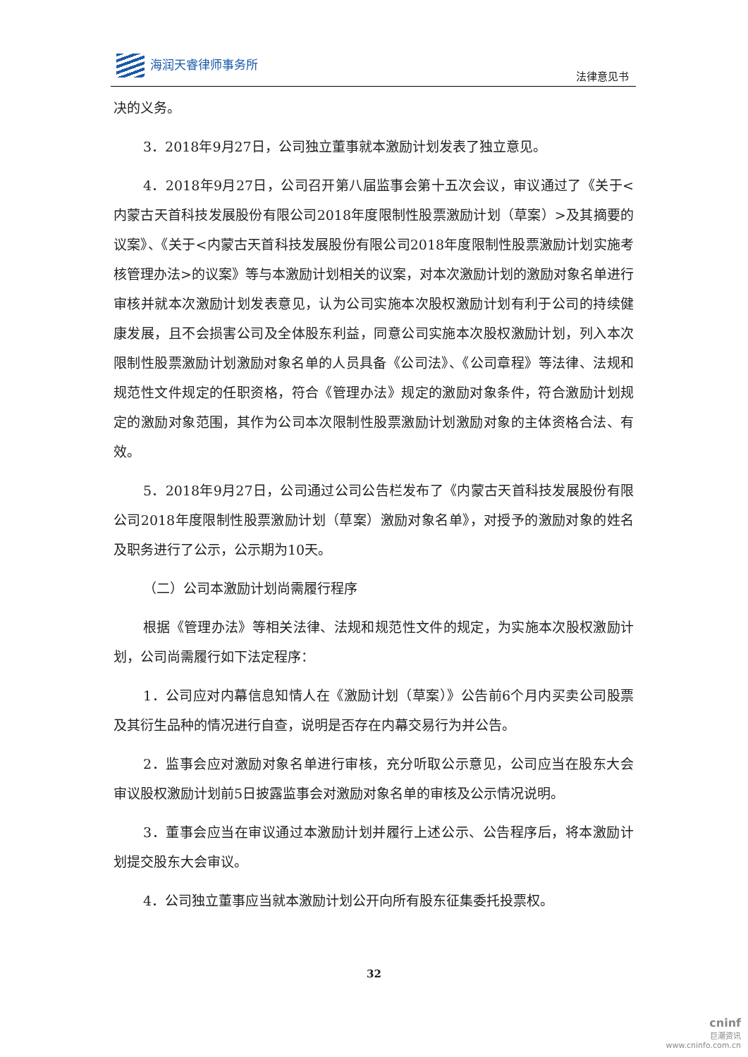海润天睿律师事务所
法律意见书
决的义务。
3．2018年9月27日，公司独立董事就本激励计划发表了独立意见。
4．2018年9月27日，公司召开第八届监事会第十五次会议，审议通过了《关于<内蒙古天首科技发展股份有限公司2018年度限制性股票激励计划（草案）>及其摘要的议案》、《关于<内蒙古天首科技发展股份有限公司2018年度限制性股票激励计划实施考核管理办法>的议案》等与本激励计划相关的议案，对本次激励计划的激励对象名单进行审核并就本次激励计划发表意见，认为公司实施本次股权激励计划有利于公司的持续健康发展，且不会损害公司及全体股东利益，同意公司实施本次股权激励计划，列入本次限制性股票激励计划激励对象名单的人员具备《公司法》、《公司章程》等法律、法规和规范性文件规定的任职资格，符合《管理办法》规定的激励对象条件，符合激励计划规定的激励对象范围，其作为公司本次限制性股票激励计划激励对象的主体资格合法、有效。
5．2018年9月27日，公司通过公司公告栏发布了《内蒙古天首科技发展股份有限公司2018年度限制性股票激励计划（草案）激励对象名单》，对授予的激励对象的姓名及职务进行了公示，公示期为10天。
（二）公司本激励计划尚需履行程序
根据《管理办法》等相关法律、法规和规范性文件的规定，为实施本次股权激励计划，公司尚需履行如下法定程序：
1．公司应对内幕信息知情人在《激励计划（草案）》公告前6个月内买卖公司股票及其衍生品种的情况进行自查，说明是否存在内幕交易行为并公告。
2．监事会应对激励对象名单进行审核，充分听取公示意见，公司应当在股东大会审议股权激励计划前5日披露监事会对激励对象名单的审核及公示情况说明。
3．董事会应当在审议通过本激励计划并履行上述公示、公告程序后，将本激励计划提交股东大会审议。
4．公司独立董事应当就本激励计划公开向所有股东征集委托投票权。
32
cninf
巨潮资讯
www.cninfo.com.cn